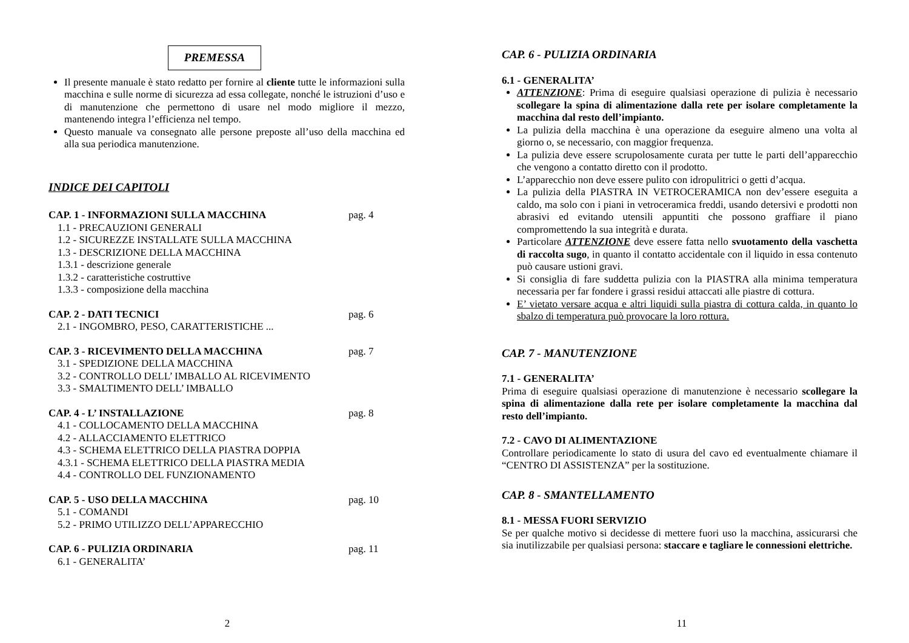PREMESSA
Il presente manuale è stato redatto per fornire al cliente tutte le informazioni sulla macchina e sulle norme di sicurezza ad essa collegate, nonché le istruzioni d’uso e di manutenzione che permettono di usare nel modo migliore il mezzo, mantenendo integra l’efficienza nel tempo.
Questo manuale va consegnato alle persone preposte all’uso della macchina ed alla sua periodica manutenzione.
INDICE DEI CAPITOLI
CAP. 1 - INFORMAZIONI SULLA MACCHINA pag. 4
1.1 - PRECAUZIONI GENERALI
1.2 - SICUREZZE INSTALLATE SULLA MACCHINA
1.3 - DESCRIZIONE DELLA MACCHINA
1.3.1 - descrizione generale
1.3.2 - caratteristiche costruttive
1.3.3 - composizione della macchina
CAP. 2 - DATI TECNICI pag. 6
2.1 - INGOMBRO, PESO, CARATTERISTICHE ...
CAP. 3 - RICEVIMENTO DELLA MACCHINA pag. 7
3.1 - SPEDIZIONE DELLA MACCHINA
3.2 - CONTROLLO DELL’ IMBALLO AL RICEVIMENTO
3.3 - SMALTIMENTO DELL’ IMBALLO
CAP. 4 - L’ INSTALLAZIONE pag. 8
4.1 - COLLOCAMENTO DELLA MACCHINA
4.2 - ALLACCIAMENTO ELETTRICO
4.3 - SCHEMA ELETTRICO DELLA PIASTRA DOPPIA
4.3.1 - SCHEMA ELETTRICO DELLA PIASTRA MEDIA
4.4 - CONTROLLO DEL FUNZIONAMENTO
CAP. 5 - USO DELLA MACCHINA pag. 10
5.1 - COMANDI
5.2 - PRIMO UTILIZZO DELL’APPARECCHIO
CAP. 6 - PULIZIA ORDINARIA pag. 11
6.1 - GENERALITA’
2
CAP. 6 - PULIZIA ORDINARIA
6.1 - GENERALITA’
ATTENZIONE: Prima di eseguire qualsiasi operazione di pulizia è necessario scollegare la spina di alimentazione dalla rete per isolare completamente la macchina dal resto dell’impianto.
La pulizia della macchina è una operazione da eseguire almeno una volta al giorno o, se necessario, con maggior frequenza.
La pulizia deve essere scrupolosamente curata per tutte le parti dell’apparecchio che vengono a contatto diretto con il prodotto.
L’apparecchio non deve essere pulito con idropulitrici o getti d’acqua.
La pulizia della PIASTRA IN VETROCERAMICA non dev’essere eseguita a caldo, ma solo con i piani in vetroceramica freddi, usando detersivi e prodotti non abrasivi ed evitando utensili appuntiti che possono graffiare il piano compromettendo la sua integrità e durata.
Particolare ATTENZIONE deve essere fatta nello svuotamento della vaschetta di raccolta sugo, in quanto il contatto accidentale con il liquido in essa contenuto può causare ustioni gravi.
Si consiglia di fare suddetta pulizia con la PIASTRA alla minima temperatura necessaria per far fondere i grassi residui attaccati alle piastre di cottura.
E’ vietato versare acqua e altri liquidi sulla piastra di cottura calda, in quanto lo sbalzo di temperatura può provocare la loro rottura.
CAP. 7 - MANUTENZIONE
7.1 - GENERALITA’
Prima di eseguire qualsiasi operazione di manutenzione è necessario scollegare la spina di alimentazione dalla rete per isolare completamente la macchina dal resto dell’impianto.
7.2 - CAVO DI ALIMENTAZIONE
Controllare periodicamente lo stato di usura del cavo ed eventualmente chiamare il “CENTRO DI ASSISTENZA” per la sostituzione.
CAP. 8 - SMANTELLAMENTO
8.1 - MESSA FUORI SERVIZIO
Se per qualche motivo si decidesse di mettere fuori uso la macchina, assicurarsi che sia inutilizzabile per qualsiasi persona: staccare e tagliare le connessioni elettriche.
11